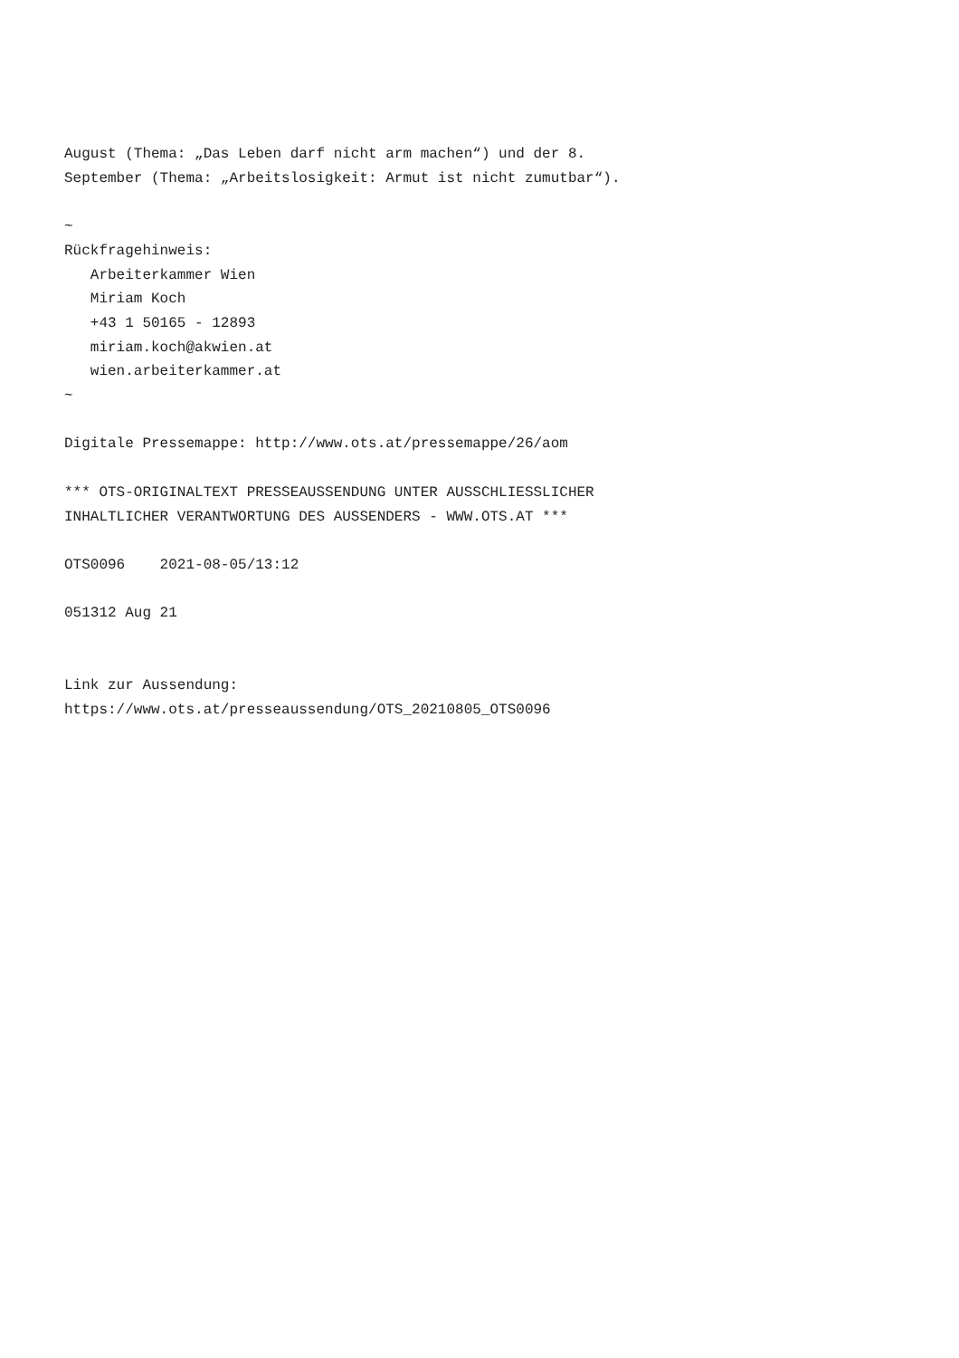August (Thema: „Das Leben darf nicht arm machen“) und der 8.
September (Thema: „Arbeitslosigkeit: Armut ist nicht zumutbar“).

~
Rückfragehinweis:
   Arbeiterkammer Wien
   Miriam Koch
   +43 1 50165 - 12893
   miriam.koch@akwien.at
   wien.arbeiterkammer.at
~

Digitale Pressemappe: http://www.ots.at/pressemappe/26/aom

*** OTS-ORIGINALTEXT PRESSEAUSSENDUNG UNTER AUSSCHLIESSLICHER
INHALTLICHER VERANTWORTUNG DES AUSSENDERS - WWW.OTS.AT ***

OTS0096    2021-08-05/13:12

051312 Aug 21


Link zur Aussendung:
https://www.ots.at/presseaussendung/OTS_20210805_OTS0096